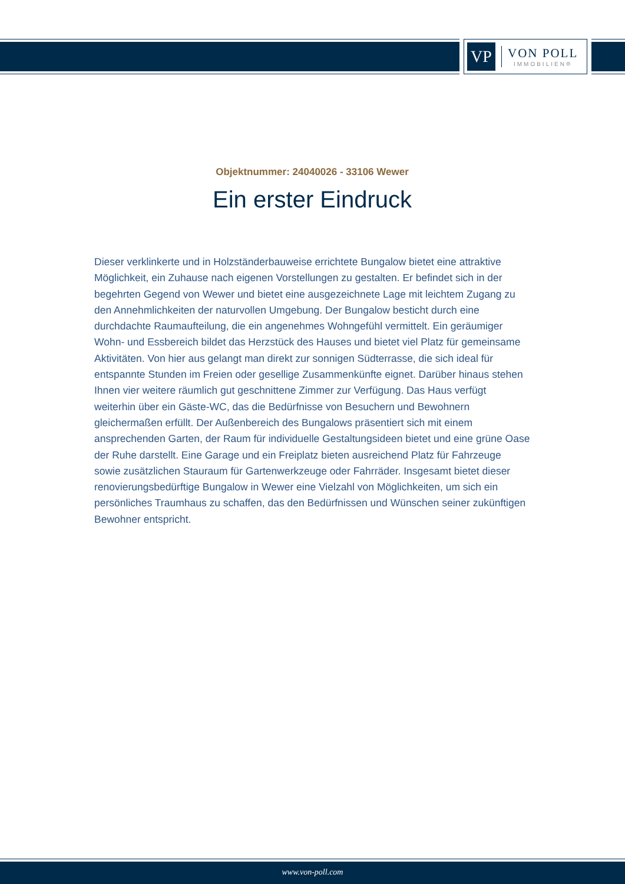VP
VON POLL
IMMOBILIEN®
Objektnummer: 24040026 - 33106 Wewer
Ein erster Eindruck
Dieser verklinkerte und in Holzständerbauweise errichtete Bungalow bietet eine attraktive Möglichkeit, ein Zuhause nach eigenen Vorstellungen zu gestalten. Er befindet sich in der begehrten Gegend von Wewer und bietet eine ausgezeichnete Lage mit leichtem Zugang zu den Annehmlichkeiten der naturvollen Umgebung. Der Bungalow besticht durch eine durchdachte Raumaufteilung, die ein angenehmes Wohngefühl vermittelt. Ein geräumiger Wohn- und Essbereich bildet das Herzstück des Hauses und bietet viel Platz für gemeinsame Aktivitäten. Von hier aus gelangt man direkt zur sonnigen Südterrasse, die sich ideal für entspannte Stunden im Freien oder gesellige Zusammenkünfte eignet. Darüber hinaus stehen Ihnen vier weitere räumlich gut geschnittene Zimmer zur Verfügung. Das Haus verfügt weiterhin über ein Gäste-WC, das die Bedürfnisse von Besuchern und Bewohnern gleichermaßen erfüllt. Der Außenbereich des Bungalows präsentiert sich mit einem ansprechenden Garten, der Raum für individuelle Gestaltungsideen bietet und eine grüne Oase der Ruhe darstellt. Eine Garage und ein Freiplatz bieten ausreichend Platz für Fahrzeuge sowie zusätzlichen Stauraum für Gartenwerkzeuge oder Fahrräder. Insgesamt bietet dieser renovierungsbedürftige Bungalow in Wewer eine Vielzahl von Möglichkeiten, um sich ein persönliches Traumhaus zu schaffen, das den Bedürfnissen und Wünschen seiner zukünftigen Bewohner entspricht.
www.von-poll.com